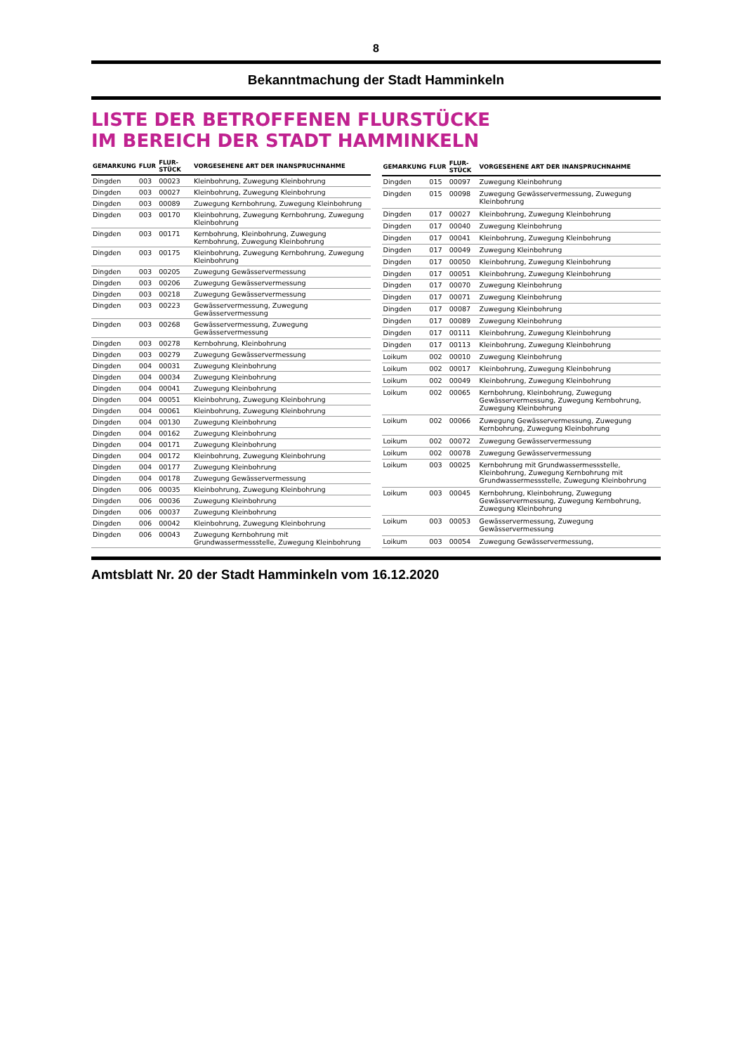8
Bekanntmachung der Stadt Hamminkeln
LISTE DER BETROFFENEN FLURSTÜCKE
IM BEREICH DER STADT HAMMINKELN
| GEMARKUNG | FLUR | FLUR-STÜCK | VORGESEHENE ART DER INANSPRUCHNAHME |
| --- | --- | --- | --- |
| Dingden | 003 | 00023 | Kleinbohrung, Zuwegung Kleinbohrung |
| Dingden | 003 | 00027 | Kleinbohrung, Zuwegung Kleinbohrung |
| Dingden | 003 | 00089 | Zuwegung Kernbohrung, Zuwegung Kleinbohrung |
| Dingden | 003 | 00170 | Kleinbohrung, Zuwegung Kernbohrung, Zuwegung Kleinbohrung |
| Dingden | 003 | 00171 | Kernbohrung, Kleinbohrung, Zuwegung Kernbohrung, Zuwegung Kleinbohrung |
| Dingden | 003 | 00175 | Kleinbohrung, Zuwegung Kernbohrung, Zuwegung Kleinbohrung |
| Dingden | 003 | 00205 | Zuwegung Gewässervermessung |
| Dingden | 003 | 00206 | Zuwegung Gewässervermessung |
| Dingden | 003 | 00218 | Zuwegung Gewässervermessung |
| Dingden | 003 | 00223 | Gewässervermessung, Zuwegung Gewässervermessung |
| Dingden | 003 | 00268 | Gewässervermessung, Zuwegung Gewässervermessung |
| Dingden | 003 | 00278 | Kernbohrung, Kleinbohrung |
| Dingden | 003 | 00279 | Zuwegung Gewässervermessung |
| Dingden | 004 | 00031 | Zuwegung Kleinbohrung |
| Dingden | 004 | 00034 | Zuwegung Kleinbohrung |
| Dingden | 004 | 00041 | Zuwegung Kleinbohrung |
| Dingden | 004 | 00051 | Kleinbohrung, Zuwegung Kleinbohrung |
| Dingden | 004 | 00061 | Kleinbohrung, Zuwegung Kleinbohrung |
| Dingden | 004 | 00130 | Zuwegung Kleinbohrung |
| Dingden | 004 | 00162 | Zuwegung Kleinbohrung |
| Dingden | 004 | 00171 | Zuwegung Kleinbohrung |
| Dingden | 004 | 00172 | Kleinbohrung, Zuwegung Kleinbohrung |
| Dingden | 004 | 00177 | Zuwegung Kleinbohrung |
| Dingden | 004 | 00178 | Zuwegung Gewässervermessung |
| Dingden | 006 | 00035 | Kleinbohrung, Zuwegung Kleinbohrung |
| Dingden | 006 | 00036 | Zuwegung Kleinbohrung |
| Dingden | 006 | 00037 | Zuwegung Kleinbohrung |
| Dingden | 006 | 00042 | Kleinbohrung, Zuwegung Kleinbohrung |
| Dingden | 006 | 00043 | Zuwegung Kernbohrung mit Grundwassermessstelle, Zuwegung Kleinbohrung |
| GEMARKUNG | FLUR | FLUR-STÜCK | VORGESEHENE ART DER INANSPRUCHNAHME |
| --- | --- | --- | --- |
| Dingden | 015 | 00097 | Zuwegung Kleinbohrung |
| Dingden | 015 | 00098 | Zuwegung Gewässervermessung, Zuwegung Kleinbohrung |
| Dingden | 017 | 00027 | Kleinbohrung, Zuwegung Kleinbohrung |
| Dingden | 017 | 00040 | Zuwegung Kleinbohrung |
| Dingden | 017 | 00041 | Kleinbohrung, Zuwegung Kleinbohrung |
| Dingden | 017 | 00049 | Zuwegung Kleinbohrung |
| Dingden | 017 | 00050 | Kleinbohrung, Zuwegung Kleinbohrung |
| Dingden | 017 | 00051 | Kleinbohrung, Zuwegung Kleinbohrung |
| Dingden | 017 | 00070 | Zuwegung Kleinbohrung |
| Dingden | 017 | 00071 | Zuwegung Kleinbohrung |
| Dingden | 017 | 00087 | Zuwegung Kleinbohrung |
| Dingden | 017 | 00089 | Zuwegung Kleinbohrung |
| Dingden | 017 | 00111 | Kleinbohrung, Zuwegung Kleinbohrung |
| Dingden | 017 | 00113 | Kleinbohrung, Zuwegung Kleinbohrung |
| Loikum | 002 | 00010 | Zuwegung Kleinbohrung |
| Loikum | 002 | 00017 | Kleinbohrung, Zuwegung Kleinbohrung |
| Loikum | 002 | 00049 | Kleinbohrung, Zuwegung Kleinbohrung |
| Loikum | 002 | 00065 | Kernbohrung, Kleinbohrung, Zuwegung Gewässervermessung, Zuwegung Kernbohrung, Zuwegung Kleinbohrung |
| Loikum | 002 | 00066 | Zuwegung Gewässervermessung, Zuwegung Kernbohrung, Zuwegung Kleinbohrung |
| Loikum | 002 | 00072 | Zuwegung Gewässervermessung |
| Loikum | 002 | 00078 | Zuwegung Gewässervermessung |
| Loikum | 003 | 00025 | Kernbohrung mit Grundwassermessstelle, Kleinbohrung, Zuwegung Kernbohrung mit Grundwassermessstelle, Zuwegung Kleinbohrung |
| Loikum | 003 | 00045 | Kernbohrung, Kleinbohrung, Zuwegung Gewässervermessung, Zuwegung Kernbohrung, Zuwegung Kleinbohrung |
| Loikum | 003 | 00053 | Gewässervermessung, Zuwegung Gewässervermessung |
| Loikum | 003 | 00054 | Zuwegung Gewässervermessung, |
Amtsblatt Nr. 20 der Stadt Hamminkeln vom 16.12.2020